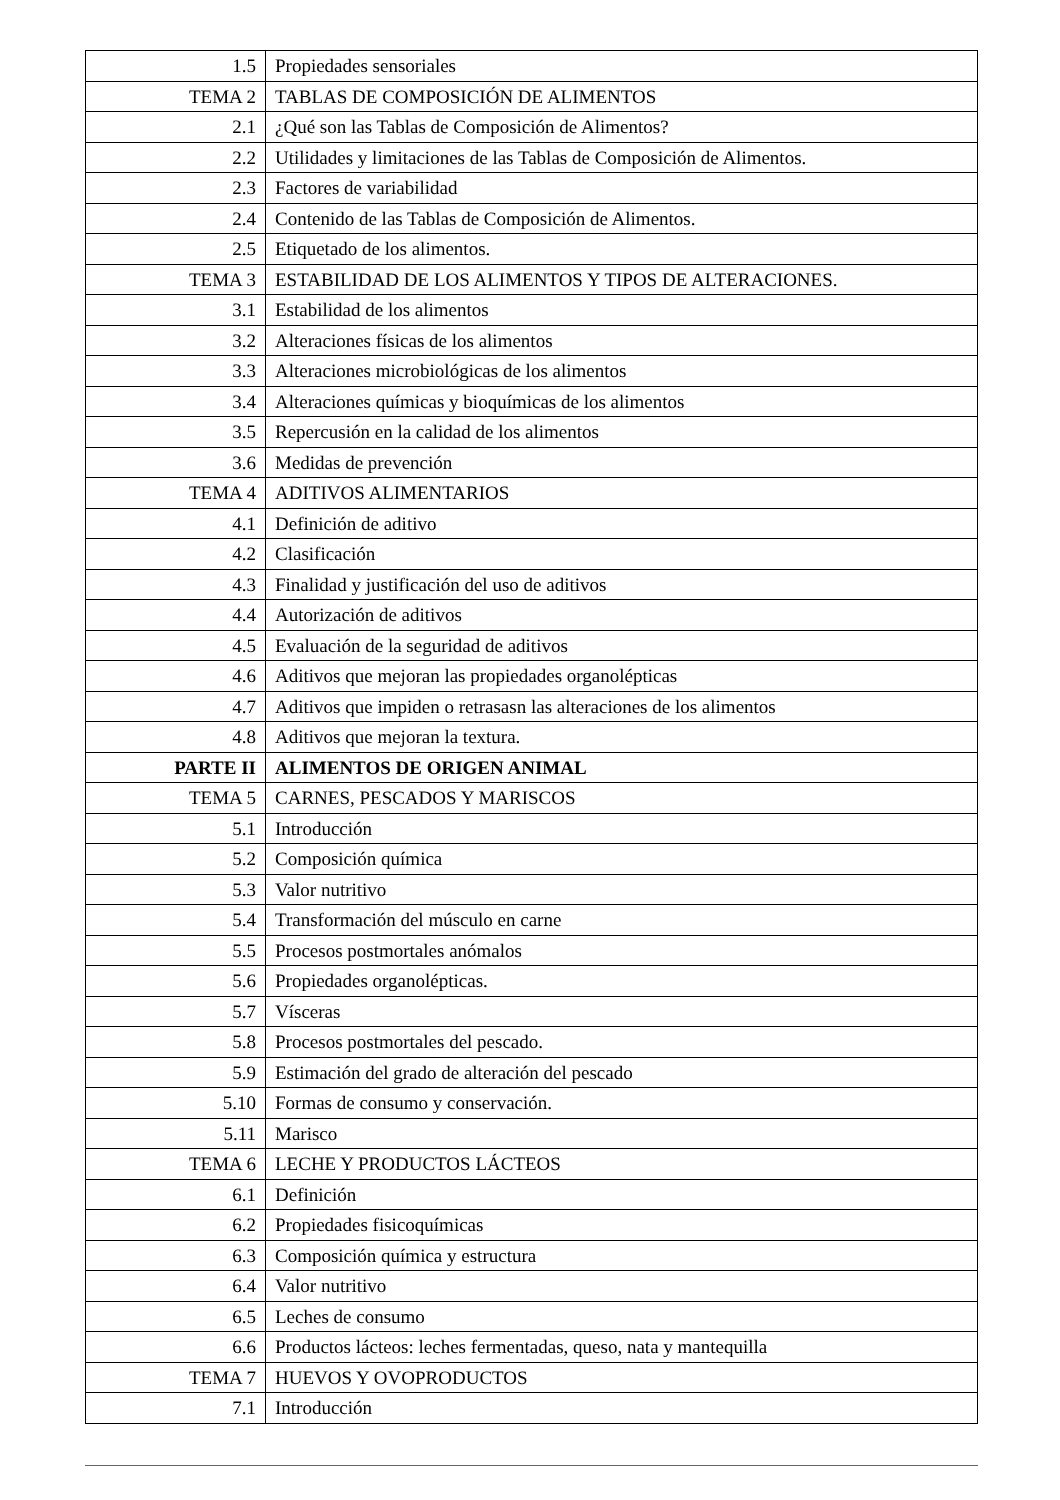| 1.5 | Propiedades sensoriales |
| TEMA 2 | TABLAS DE COMPOSICIÓN DE ALIMENTOS |
| 2.1 | ¿Qué son las Tablas de Composición de Alimentos? |
| 2.2 | Utilidades y limitaciones de las Tablas de Composición de Alimentos. |
| 2.3 | Factores de variabilidad |
| 2.4 | Contenido de las Tablas de Composición de Alimentos. |
| 2.5 | Etiquetado de los alimentos. |
| TEMA 3 | ESTABILIDAD DE LOS ALIMENTOS Y TIPOS DE ALTERACIONES. |
| 3.1 | Estabilidad de los alimentos |
| 3.2 | Alteraciones físicas de los alimentos |
| 3.3 | Alteraciones microbiológicas de los alimentos |
| 3.4 | Alteraciones químicas y bioquímicas de los alimentos |
| 3.5 | Repercusión en la calidad de los alimentos |
| 3.6 | Medidas de prevención |
| TEMA 4 | ADITIVOS ALIMENTARIOS |
| 4.1 | Definición de aditivo |
| 4.2 | Clasificación |
| 4.3 | Finalidad y justificación del uso de aditivos |
| 4.4 | Autorización de aditivos |
| 4.5 | Evaluación de la seguridad de aditivos |
| 4.6 | Aditivos que mejoran las propiedades organolépticas |
| 4.7 | Aditivos que impiden o retrasasn las alteraciones de los alimentos |
| 4.8 | Aditivos que mejoran la textura. |
| PARTE II | ALIMENTOS DE ORIGEN ANIMAL |
| TEMA 5 | CARNES, PESCADOS Y MARISCOS |
| 5.1 | Introducción |
| 5.2 | Composición química |
| 5.3 | Valor nutritivo |
| 5.4 | Transformación del músculo en carne |
| 5.5 | Procesos postmortales anómalos |
| 5.6 | Propiedades organolépticas. |
| 5.7 | Vísceras |
| 5.8 | Procesos postmortales del pescado. |
| 5.9 | Estimación del grado de alteración del pescado |
| 5.10 | Formas de consumo y conservación. |
| 5.11 | Marisco |
| TEMA 6 | LECHE Y PRODUCTOS LÁCTEOS |
| 6.1 | Definición |
| 6.2 | Propiedades fisicoquímicas |
| 6.3 | Composición química y estructura |
| 6.4 | Valor nutritivo |
| 6.5 | Leches de consumo |
| 6.6 | Productos lácteos: leches fermentadas, queso, nata y mantequilla |
| TEMA 7 | HUEVOS Y OVOPRODUCTOS |
| 7.1 | Introducción |